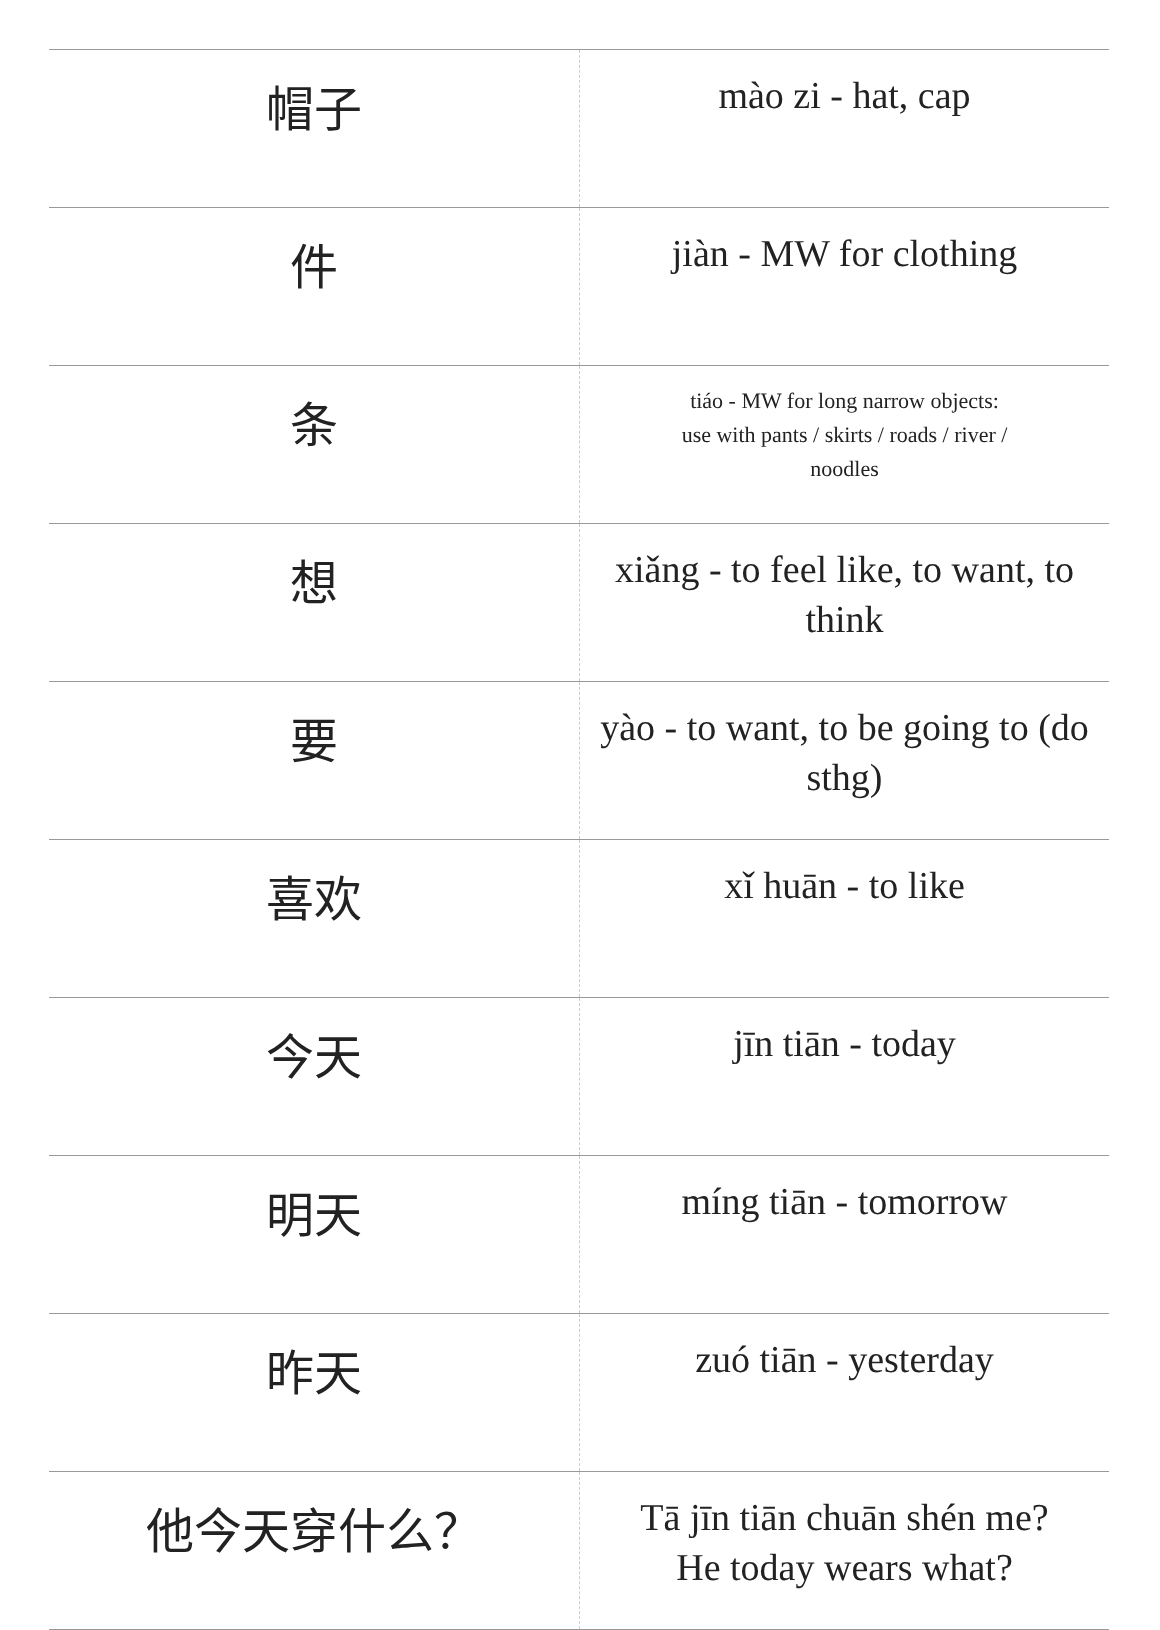| 帽子 | mào zi - hat, cap |
| 件 | jiàn - MW for clothing |
| 条 | tiáo - MW for long narrow objects: use with pants / skirts / roads / river / noodles |
| 想 | xiǎng - to feel like, to want, to think |
| 要 | yào - to want, to be going to (do sthg) |
| 喜欢 | xǐ huān - to like |
| 今天 | jīn tiān - today |
| 明天 | míng tiān - tomorrow |
| 昨天 | zuó tiān - yesterday |
| 他今天穿什么？ | Tā jīn tiān chuān shén me? He today wears what? |